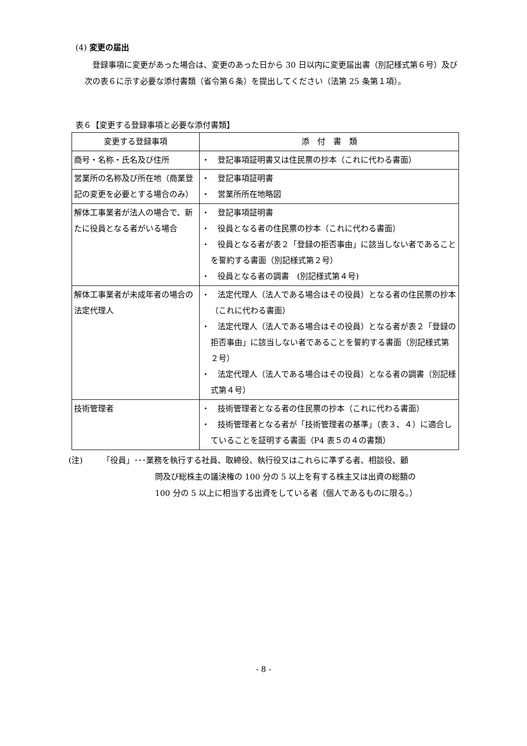(4) 変更の届出
登録事項に変更があった場合は、変更のあった日から 30 日以内に変更届出書（別記様式第６号）及び次の表６に示す必要な添付書類（省令第６条）を提出してください（法第 25 条第１項）。
表６【変更する登録事項と必要な添付書類】
| 変更する登録事項 | 添 付 書 類 |
| --- | --- |
| 商号・名称・氏名及び住所 | ・ 登記事項証明書又は住民票の抄本（これに代わる書面） |
| 営業所の名称及び所在地（商業登記の変更を必要とする場合のみ） | ・ 登記事項証明書 ・ 営業所所在地略図 |
| 解体工事業者が法人の場合で、新たに役員となる者がいる場合 | ・ 登記事項証明書 ・ 役員となる者の住民票の抄本（これに代わる書面） ・ 役員となる者が表２「登録の拒否事由」に該当しない者であることを誓約する書面（別記様式第２号） ・ 役員となる者の調書 (別記様式第４号) |
| 解体工事業者が未成年者の場合の法定代理人 | ・ 法定代理人（法人である場合はその役員）となる者の住民票の抄本（これに代わる書面） ・ 法定代理人（法人である場合はその役員）となる者が表２「登録の拒否事由」に該当しない者であることを誓約する書面（別記様式第２号） ・ 法定代理人（法人である場合はその役員）となる者の調書（別記様式第４号） |
| 技術管理者 | ・ 技術管理者となる者の住民票の抄本（これに代わる書面） ・ 技術管理者となる者が「技術管理者の基準」（表３、４）に適合していることを証明する書面（P4 表５の４の書類） |
(注) 「役員」･･･業務を執行する社員、取締役、執行役又はこれらに準ずる者、相談役、顧
問及び総株主の議決権の 100 分の 5 以上を有する株主又は出資の総額の
100 分の 5 以上に相当する出資をしている者（個人であるものに限る。）
- 8 -